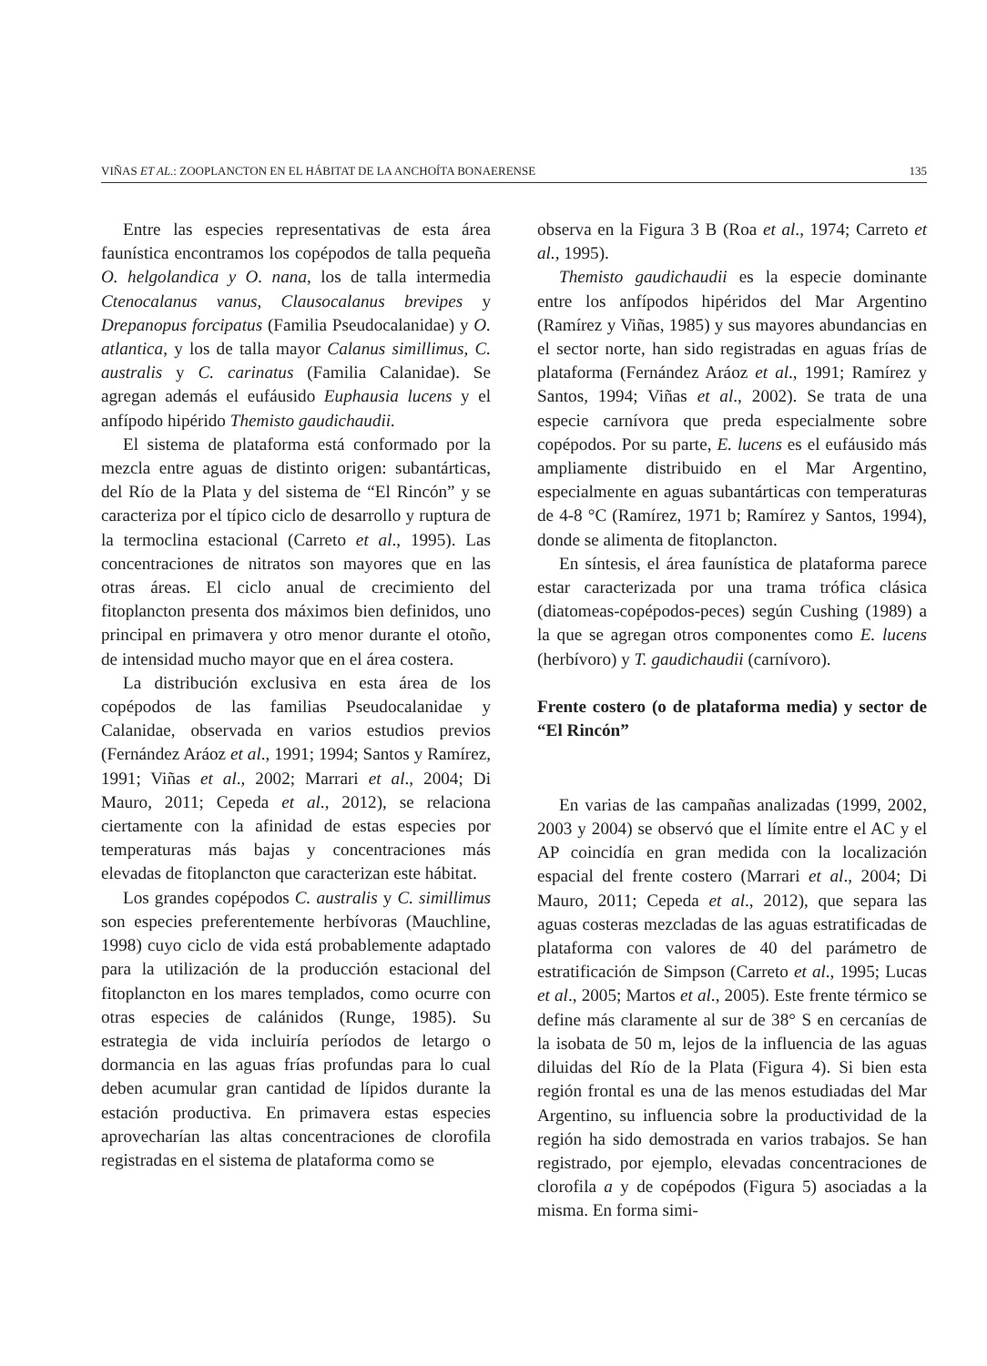VIÑAS ET AL.: ZOOPLANCTON EN EL HÁBITAT DE LA ANCHOÍTA BONAERENSE 135
Entre las especies representativas de esta área faunística encontramos los copépodos de talla pequeña O. helgolandica y O. nana, los de talla intermedia Ctenocalanus vanus, Clausocalanus brevipes y Drepanopus forcipatus (Familia Pseudocalanidae) y O. atlantica, y los de talla mayor Calanus simillimus, C. australis y C. carinatus (Familia Calanidae). Se agregan además el eufáusido Euphausia lucens y el anfípodo hipérido Themisto gaudichaudii.
El sistema de plataforma está conformado por la mezcla entre aguas de distinto origen: subantárticas, del Río de la Plata y del sistema de “El Rincón” y se caracteriza por el típico ciclo de desarrollo y ruptura de la termoclina estacional (Carreto et al., 1995). Las concentraciones de nitratos son mayores que en las otras áreas. El ciclo anual de crecimiento del fitoplancton presenta dos máximos bien definidos, uno principal en primavera y otro menor durante el otoño, de intensidad mucho mayor que en el área costera.
La distribución exclusiva en esta área de los copépodos de las familias Pseudocalanidae y Calanidae, observada en varios estudios previos (Fernández Aráoz et al., 1991; 1994; Santos y Ramírez, 1991; Viñas et al., 2002; Marrari et al., 2004; Di Mauro, 2011; Cepeda et al., 2012), se relaciona ciertamente con la afinidad de estas especies por temperaturas más bajas y concentraciones más elevadas de fitoplancton que caracterizan este hábitat.
Los grandes copépodos C. australis y C. simillimus son especies preferentemente herbívoras (Mauchline, 1998) cuyo ciclo de vida está probablemente adaptado para la utilización de la producción estacional del fitoplancton en los mares templados, como ocurre con otras especies de calánidos (Runge, 1985). Su estrategia de vida incluiría períodos de letargo o dormancia en las aguas frías profundas para lo cual deben acumular gran cantidad de lípidos durante la estación productiva. En primavera estas especies aprovecharían las altas concentraciones de clorofila registradas en el sistema de plataforma como se
observa en la Figura 3 B (Roa et al., 1974; Carreto et al., 1995).
Themisto gaudichaudii es la especie dominante entre los anfípodos hipéridos del Mar Argentino (Ramírez y Viñas, 1985) y sus mayores abundancias en el sector norte, han sido registradas en aguas frías de plataforma (Fernández Aráoz et al., 1991; Ramírez y Santos, 1994; Viñas et al., 2002). Se trata de una especie carnívora que preda especialmente sobre copépodos. Por su parte, E. lucens es el eufáusido más ampliamente distribuido en el Mar Argentino, especialmente en aguas subantárticas con temperaturas de 4-8 °C (Ramírez, 1971 b; Ramírez y Santos, 1994), donde se alimenta de fitoplancton.
En síntesis, el área faunística de plataforma parece estar caracterizada por una trama trófica clásica (diatomeas-copépodos-peces) según Cushing (1989) a la que se agregan otros componentes como E. lucens (herbívoro) y T. gaudichaudii (carnívoro).
Frente costero (o de plataforma media) y sector de “El Rincón”
En varias de las campañas analizadas (1999, 2002, 2003 y 2004) se observó que el límite entre el AC y el AP coincidía en gran medida con la localización espacial del frente costero (Marrari et al., 2004; Di Mauro, 2011; Cepeda et al., 2012), que separa las aguas costeras mezcladas de las aguas estratificadas de plataforma con valores de 40 del parámetro de estratificación de Simpson (Carreto et al., 1995; Lucas et al., 2005; Martos et al., 2005). Este frente térmico se define más claramente al sur de 38° S en cercanías de la isobata de 50 m, lejos de la influencia de las aguas diluidas del Río de la Plata (Figura 4). Si bien esta región frontal es una de las menos estudiadas del Mar Argentino, su influencia sobre la productividad de la región ha sido demostrada en varios trabajos. Se han registrado, por ejemplo, elevadas concentraciones de clorofila a y de copépodos (Figura 5) asociadas a la misma. En forma simi-